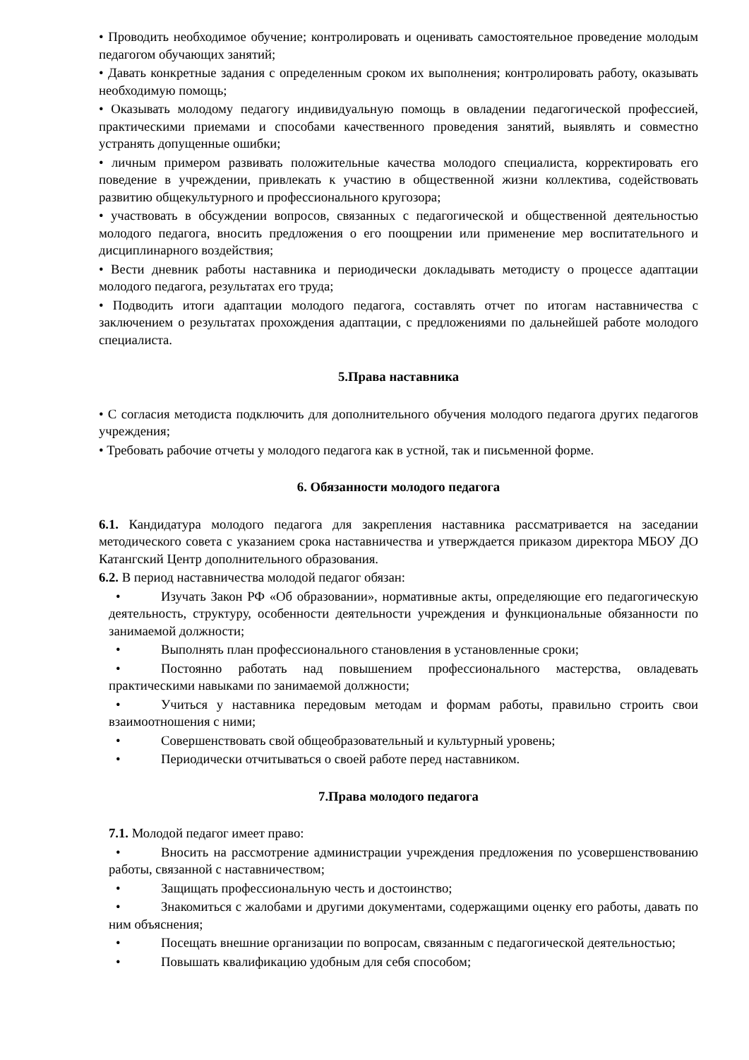• Проводить необходимое обучение; контролировать и оценивать самостоятельное проведение молодым педагогом обучающих занятий;
• Давать конкретные задания с определенным сроком их выполнения; контролировать работу, оказывать необходимую помощь;
• Оказывать молодому педагогу индивидуальную помощь в овладении педагогической профессией, практическими приемами и способами качественного проведения занятий, выявлять и совместно устранять допущенные ошибки;
• личным примером развивать положительные качества молодого специалиста, корректировать его поведение в учреждении, привлекать к участию в общественной жизни коллектива, содействовать развитию общекультурного и профессионального кругозора;
• участвовать в обсуждении вопросов, связанных с педагогической и общественной деятельностью молодого педагога, вносить предложения о его поощрении или применение мер воспитательного и дисциплинарного воздействия;
• Вести дневник работы наставника и периодически докладывать методисту о процессе адаптации молодого педагога, результатах его труда;
• Подводить итоги адаптации молодого педагога, составлять отчет по итогам наставничества с заключением о результатах прохождения адаптации, с предложениями по дальнейшей работе молодого специалиста.
5.Права наставника
• С согласия методиста подключить для дополнительного обучения молодого педагога других педагогов учреждения;
• Требовать рабочие отчеты у молодого педагога как в устной, так и письменной форме.
6. Обязанности молодого педагога
6.1. Кандидатура молодого педагога для закрепления наставника рассматривается на заседании методического совета с указанием срока наставничества и утверждается приказом директора МБОУ ДО Катангский Центр дополнительного образования.
6.2. В период наставничества молодой педагог обязан:
• Изучать Закон РФ «Об образовании», нормативные акты, определяющие его педагогическую деятельность, структуру, особенности деятельности учреждения и функциональные обязанности по занимаемой должности;
• Выполнять план профессионального становления в установленные сроки;
• Постоянно работать над повышением профессионального мастерства, овладевать практическими навыками по занимаемой должности;
• Учиться у наставника передовым методам и формам работы, правильно строить свои взаимоотношения с ними;
• Совершенствовать свой общеобразовательный и культурный уровень;
• Периодически отчитываться о своей работе перед наставником.
7.Права молодого педагога
7.1. Молодой педагог имеет право:
• Вносить на рассмотрение администрации учреждения предложения по усовершенствованию работы, связанной с наставничеством;
• Защищать профессиональную честь и достоинство;
• Знакомиться с жалобами и другими документами, содержащими оценку его работы, давать по ним объяснения;
• Посещать внешние организации по вопросам, связанным с педагогической деятельностью;
• Повышать квалификацию удобным для себя способом;